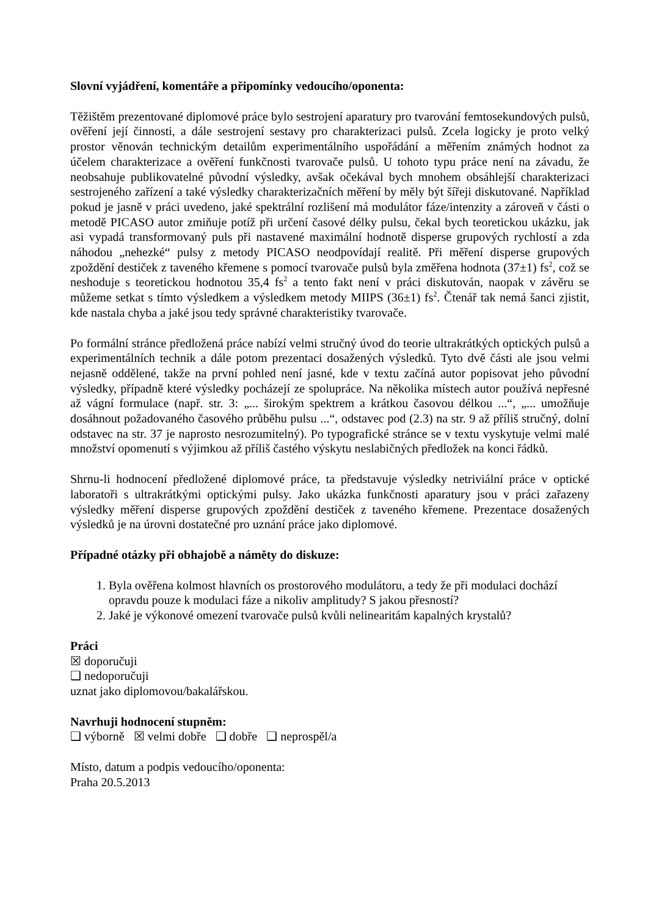Slovní vyjádření, komentáře a připomínky vedoucího/oponenta:
Těžištěm prezentované diplomové práce bylo sestrojení aparatury pro tvarování femtosekundových pulsů, ověření její činnosti, a dále sestrojení sestavy pro charakterizaci pulsů. Zcela logicky je proto velký prostor věnován technickým detailům experimentálního uspořádání a měřením známých hodnot za účelem charakterizace a ověření funkčnosti tvarovače pulsů. U tohoto typu práce není na závadu, že neobsahuje publikovatelné původní výsledky, avšak očekával bych mnohem obsáhlejší charakterizaci sestrojeného zařízení a také výsledky charakterizačních měření by měly být šířeji diskutované. Například pokud je jasně v práci uvedeno, jaké spektrální rozlišení má modulátor fáze/intenzity a zároveň v části o metodě PICASO autor zmiňuje potíž při určení časové délky pulsu, čekal bych teoretickou ukázku, jak asi vypadá transformovaný puls při nastavené maximální hodnotě disperse grupových rychlostí a zda náhodou „nehezké“ pulsy z metody PICASO neodpovídají realitě. Při měření disperse grupových zpoždění destiček z taveného křemene s pomocí tvarovače pulsů byla změřena hodnota (37±1) fs<sup>2</sup>, což se neshoduje s teoretickou hodnotou 35,4 fs<sup>2</sup> a tento fakt není v práci diskutován, naopak v závěru se můžeme setkat s tímto výsledkem a výsledkem metody MIIPS (36±1) fs<sup>2</sup>. Čtenář tak nemá šanci zjistit, kde nastala chyba a jaké jsou tedy správné charakteristiky tvarovače.
Po formální stránce předložená práce nabízí velmi stručný úvod do teorie ultrakrátkých optických pulsů a experimentálních technik a dále potom prezentaci dosažených výsledků. Tyto dvě části ale jsou velmi nejasně oddělené, takže na první pohled není jasné, kde v textu začíná autor popisovat jeho původní výsledky, případně které výsledky pocházejí ze spolupráce. Na několika místech autor používá nepřesné až vágní formulace (např. str. 3: „... širokým spektrem a krátkou časovou délkou ...“, „... umožňuje dosáhnout požadovaného časového průběhu pulsu ...“, odstavec pod (2.3) na str. 9 až příliš stručný, dolní odstavec na str. 37 je naprosto nesrozumitelný). Po typografické stránce se v textu vyskytuje velmi malé množství opomenutí s výjimkou až příliš častého výskytu neslabičných předložek na konci řádků.
Shrnu-li hodnocení předložené diplomové práce, ta představuje výsledky netriviální práce v optické laboratoři s ultrakrátkými optickými pulsy. Jako ukázka funkčnosti aparatury jsou v práci zařazeny výsledky měření disperse grupových zpoždění destiček z taveného křemene. Prezentace dosažených výsledků je na úrovni dostatečné pro uznání práce jako diplomové.
Případné otázky při obhajobě a náměty do diskuze:
1. Byla ověřena kolmost hlavních os prostorového modulátoru, a tedy že při modulaci dochází opravdu pouze k modulaci fáze a nikoliv amplitudy? S jakou přesností?
2. Jaké je výkonové omezení tvarovače pulsů kvůli nelinearitám kapalných krystalů?
Práci
☒ doporučuji
❑ nedoporučuji
uznat jako diplomovou/bakalářskou.
Navrhuji hodnocení stupněm:
❑ výborně ☒ velmi dobře ❑ dobře ❑ neprospěl/a
Místo, datum a podpis vedoucího/oponenta:
Praha 20.5.2013